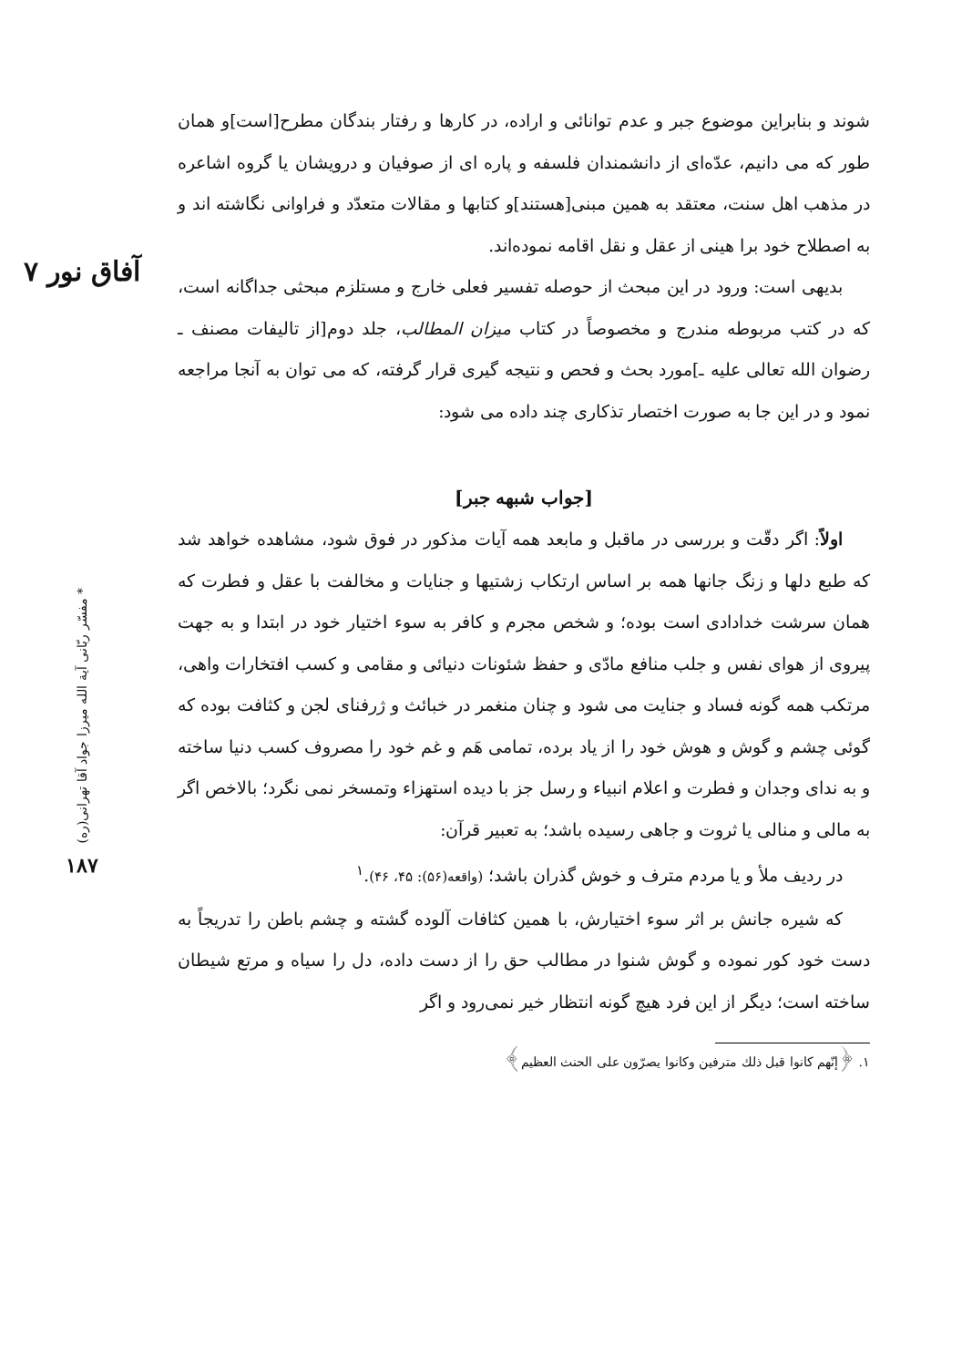آفاق نور ۷
* مفسّر ربّانی آیة الله میرزا جواد آقا تهرانی(ره)
۱۸۷
شوند و بنابراین موضوع جبر و عدم توانائی و اراده، در کارها و رفتار بندگان مطرح[است]و همان طور که می دانیم، عدّه‌ای از دانشمندان فلسفه و پاره ای از صوفیان و درویشان یا گروه اشاعره در مذهب اهل سنت، معتقد به همین مبنی[هستند]و کتابها و مقالات متعدّد و فراوانی نگاشته اند و به اصطلاح خود برا هینی از عقل و نقل اقامه نموده‌اند.
بدیهی است: ورود در این مبحث از حوصله تفسیر فعلی خارج و مستلزم مبحثی جداگانه است، که در کتب مربوطه مندرج و مخصوصاً در کتاب میزان المطالب، جلد دوم[از تالیفات مصنف ـ رضوان الله تعالی علیه ـ]مورد بحث و فحص و نتیجه گیری قرار گرفته، که می توان به آنجا مراجعه نمود و در این جا به صورت اختصار تذکاری چند داده می شود:
[جواب شبهه جبر]
اولاً: اگر دقّت و بررسی در ماقبل و مابعد همه آیات مذکور در فوق شود، مشاهده خواهد شد که طبع دلها و زنگ جانها همه بر اساس ارتکاب زشتیها و جنایات و مخالفت با عقل و فطرت که همان سرشت خدادادی است بوده؛ و شخص مجرم و کافر به سوء اختیار خود در ابتدا و به جهت پیروی از هوای نفس و جلب منافع مادّی و حفظ شئونات دنیائی و مقامی و کسب افتخارات واهی، مرتکب همه گونه فساد و جنایت می شود و چنان منغمر در خبائث و ژرفنای لجن و کثافت بوده که گوئی چشم و گوش و هوش خود را از یاد برده، تمامی هَم و غم خود را مصروف کسب دنیا ساخته و به ندای وجدان و فطرت و اعلام انبیاء و رسل جز با دیده استهزاء وتمسخر نمی نگرد؛ بالاخص اگر به مالی و منالی یا ثروت و جاهی رسیده باشد؛ به تعبیر قرآن:
در ردیف ملأ و یا مردم مترف و خوش گذران باشد؛ (واقعه(۵۶): ۴۵، ۴۶).<sup>۱</sup>
که شیره جانش بر اثر سوء اختیارش، با همین کثافات آلوده گشته و چشم باطن را تدریجاً به دست خود کور نموده و گوش شنوا در مطالب حق را از دست داده، دل را سیاه و مرتع شیطان ساخته است؛ دیگر از این فرد هیچ گونه انتظار خیر نمی‌رود و اگر
۱. ﴿إنّهم كانوا قبل ذلك مترفين وكانوا يصرّون على الحنث العظيم﴾